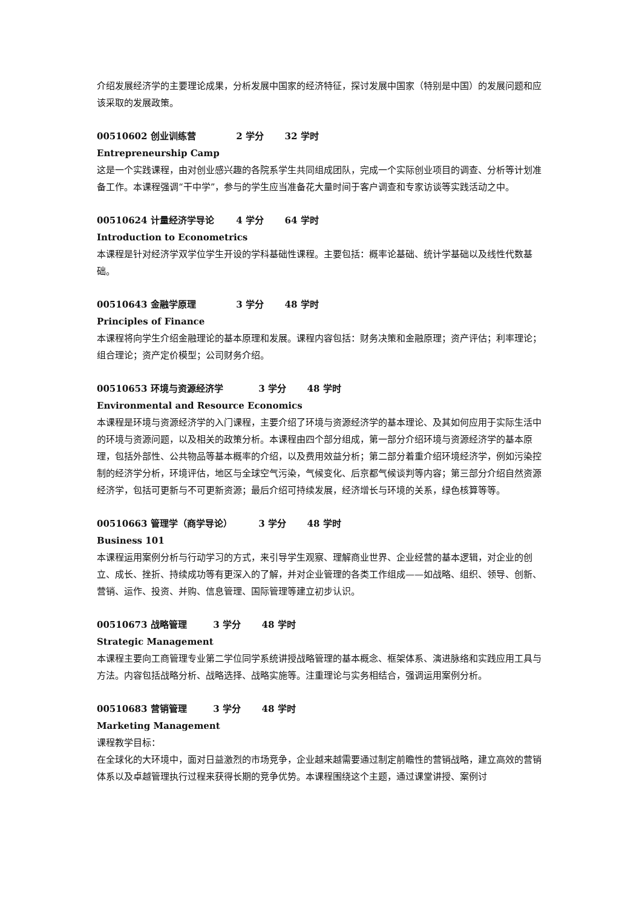介绍发展经济学的主要理论成果，分析发展中国家的经济特征，探讨发展中国家（特别是中国）的发展问题和应该采取的发展政策。
00510602 创业训练营 2 学分 32 学时
Entrepreneurship Camp
这是一个实践课程，由对创业感兴趣的各院系学生共同组成团队，完成一个实际创业项目的调查、分析等计划准备工作。本课程强调“干中学”，参与的学生应当准备花大量时间于客户调查和专家访谈等实践活动之中。
00510624 计量经济学导论 4 学分 64 学时
Introduction to Econometrics
本课程是针对经济学双学位学生开设的学科基础性课程。主要包括：概率论基础、统计学基础以及线性代数基础。
00510643 金融学原理 3 学分 48 学时
Principles of Finance
本课程将向学生介绍金融理论的基本原理和发展。课程内容包括：财务决策和金融原理；资产评估；利率理论；组合理论；资产定价模型；公司财务介绍。
00510653 环境与资源经济学 3 学分 48 学时
Environmental and Resource Economics
本课程是环境与资源经济学的入门课程，主要介绍了环境与资源经济学的基本理论、及其如何应用于实际生活中的环境与资源问题，以及相关的政策分析。本课程由四个部分组成，第一部分介绍环境与资源经济学的基本原理，包括外部性、公共物品等基本概率的介绍，以及费用效益分析；第二部分着重介绍环境经济学，例如污染控制的经济学分析，环境评估，地区与全球空气污染，气候变化、后京都气候谈判等内容；第三部分介绍自然资源经济学，包括可更新与不可更新资源；最后介绍可持续发展，经济增长与环境的关系，绿色核算等等。
00510663 管理学（商学导论） 3 学分 48 学时
Business 101
本课程运用案例分析与行动学习的方式，来引导学生观察、理解商业世界、企业经营的基本逻辑，对企业的创立、成长、挫折、持续成功等有更深入的了解，并对企业管理的各类工作组成——如战略、组织、领导、创新、营销、运作、投资、并购、信息管理、国际管理等建立初步认识。
00510673 战略管理 3 学分 48 学时
Strategic Management
本课程主要向工商管理专业第二学位同学系统讲授战略管理的基本概念、框架体系、演进脉络和实践应用工具与方法。内容包括战略分析、战略选择、战略实施等。注重理论与实务相结合，强调运用案例分析。
00510683 营销管理 3 学分 48 学时
Marketing Management
课程教学目标：
在全球化的大环境中，面对日益激烈的市场竞争，企业越来越需要通过制定前瞻性的营销战略，建立高效的营销体系以及卓越管理执行过程来获得长期的竞争优势。本课程围绕这个主题，通过课堂讲授、案例讨